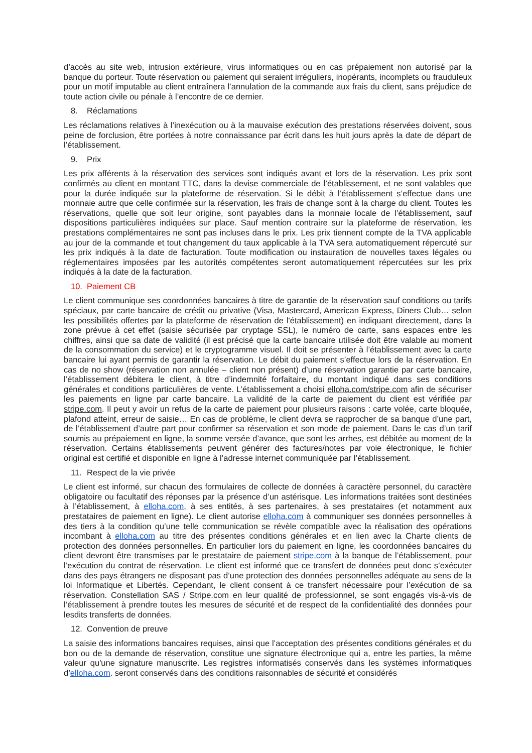d’accès au site web, intrusion extérieure, virus informatiques ou en cas prépaiement non autorisé par la banque du porteur. Toute réservation ou paiement qui seraient irréguliers, inopérants, incomplets ou frauduleux pour un motif imputable au client entraînera l’annulation de la commande aux frais du client, sans préjudice de toute action civile ou pénale à l’encontre de ce dernier.
8. Réclamations
Les réclamations relatives à l’inexécution ou à la mauvaise exécution des prestations réservées doivent, sous peine de forclusion, être portées à notre connaissance par écrit dans les huit jours après la date de départ de l’établissement.
9. Prix
Les prix afférents à la réservation des services sont indiqués avant et lors de la réservation. Les prix sont confirmés au client en montant TTC, dans la devise commerciale de l’établissement, et ne sont valables que pour la durée indiquée sur la plateforme de réservation. Si le débit à l’établissement s’effectue dans une monnaie autre que celle confirmée sur la réservation, les frais de change sont à la charge du client. Toutes les réservations, quelle que soit leur origine, sont payables dans la monnaie locale de l’établissement, sauf dispositions particulières indiquées sur place. Sauf mention contraire sur la plateforme de réservation, les prestations complémentaires ne sont pas incluses dans le prix. Les prix tiennent compte de la TVA applicable au jour de la commande et tout changement du taux applicable à la TVA sera automatiquement répercuté sur les prix indiqués à la date de facturation. Toute modification ou instauration de nouvelles taxes légales ou réglementaires imposées par les autorités compétentes seront automatiquement répercutées sur les prix indiqués à la date de la facturation.
10. Paiement CB
Le client communique ses coordonnées bancaires à titre de garantie de la réservation sauf conditions ou tarifs spéciaux, par carte bancaire de crédit ou privative (Visa, Mastercard, American Express, Diners Club… selon les possibilités offertes par la plateforme de réservation de l'établissement) en indiquant directement, dans la zone prévue à cet effet (saisie sécurisée par cryptage SSL), le numéro de carte, sans espaces entre les chiffres, ainsi que sa date de validité (il est précisé que la carte bancaire utilisée doit être valable au moment de la consommation du service) et le cryptogramme visuel. Il doit se présenter à l’établissement avec la carte bancaire lui ayant permis de garantir la réservation. Le débit du paiement s’effectue lors de la réservation. En cas de no show (réservation non annulée – client non présent) d’une réservation garantie par carte bancaire, l’établissement débitera le client, à titre d’indemnité forfaitaire, du montant indiqué dans ses conditions générales et conditions particulières de vente. L’établissement a choisi elloha.com/stripe.com afin de sécuriser les paiements en ligne par carte bancaire. La validité de la carte de paiement du client est vérifiée par stripe.com. Il peut y avoir un refus de la carte de paiement pour plusieurs raisons : carte volée, carte bloquée, plafond atteint, erreur de saisie… En cas de problème, le client devra se rapprocher de sa banque d’une part, de l’établissement d’autre part pour confirmer sa réservation et son mode de paiement. Dans le cas d’un tarif soumis au prépaiement en ligne, la somme versée d’avance, que sont les arrhes, est débitée au moment de la réservation. Certains établissements peuvent générer des factures/notes par voie électronique, le fichier original est certifié et disponible en ligne à l’adresse internet communiquée par l’établissement.
11. Respect de la vie privée
Le client est informé, sur chacun des formulaires de collecte de données à caractère personnel, du caractère obligatoire ou facultatif des réponses par la présence d’un astérisque. Les informations traitées sont destinées à l’établissement, à elloha.com, à ses entités, à ses partenaires, à ses prestataires (et notamment aux prestataires de paiement en ligne). Le client autorise elloha.com à communiquer ses données personnelles à des tiers à la condition qu’une telle communication se révèle compatible avec la réalisation des opérations incombant à elloha.com au titre des présentes conditions générales et en lien avec la Charte clients de protection des données personnelles. En particulier lors du paiement en ligne, les coordonnées bancaires du client devront être transmises par le prestataire de paiement stripe.com à la banque de l’établissement, pour l’exécution du contrat de réservation. Le client est informé que ce transfert de données peut donc s’exécuter dans des pays étrangers ne disposant pas d’une protection des données personnelles adéquate au sens de la loi Informatique et Libertés. Cependant, le client consent à ce transfert nécessaire pour l’exécution de sa réservation. Constellation SAS / Stripe.com en leur qualité de professionnel, se sont engagés vis-à-vis de l’établissement à prendre toutes les mesures de sécurité et de respect de la confidentialité des données pour lesdits transferts de données.
12. Convention de preuve
La saisie des informations bancaires requises, ainsi que l’acceptation des présentes conditions générales et du bon ou de la demande de réservation, constitue une signature électronique qui a, entre les parties, la même valeur qu'une signature manuscrite. Les registres informatisés conservés dans les systèmes informatiques d’elloha.com. seront conservés dans des conditions raisonnables de sécurité et considérés